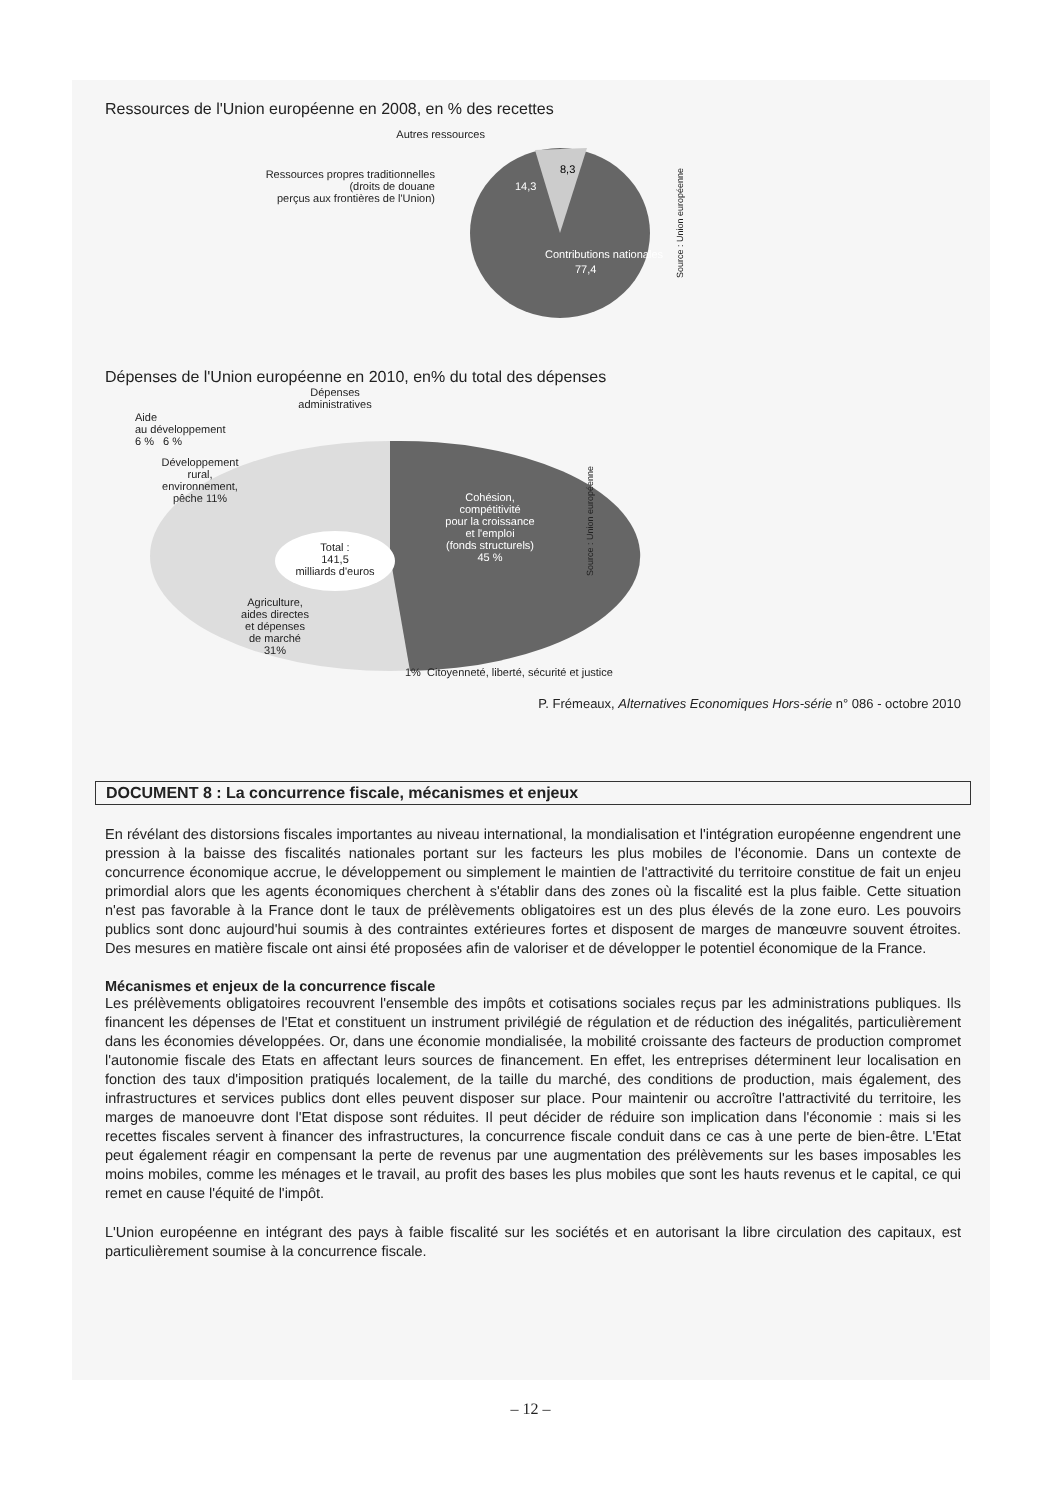Ressources de l'Union européenne en 2008, en % des recettes
Contributions nationales
77,4
14,3
8,3
Autres ressources
Ressources propres traditionnelles
(droits de douane
perçus aux frontières de l'Union)
Source : Union européenne
Dépenses de l'Union européenne en 2010, en% du total des dépenses
Dépenses
administratives
Aide
au développement
6 % 6 %
Développement
rural,
environnement,
pêche 11%
Total :
141,5
milliards d'euros
Cohésion,
compétitivité
pour la croissance
et l'emploi
(fonds structurels)
45 %
Agriculture,
aides directes
et dépenses
de marché
31%
1% Citoyenneté, liberté, sécurité et justice
Source : Union européenne
P. Frémeaux, Alternatives Economiques Hors-série n° 086 - octobre 2010
DOCUMENT 8 : La concurrence fiscale, mécanismes et enjeux
En révélant des distorsions fiscales importantes au niveau international, la mondialisation et l'intégration européenne engendrent une pression à la baisse des fiscalités nationales portant sur les facteurs les plus mobiles de l'économie. Dans un contexte de concurrence économique accrue, le développement ou simplement le maintien de l'attractivité du territoire constitue de fait un enjeu primordial alors que les agents économiques cherchent à s'établir dans des zones où la fiscalité est la plus faible. Cette situation n'est pas favorable à la France dont le taux de prélèvements obligatoires est un des plus élevés de la zone euro. Les pouvoirs publics sont donc aujourd'hui soumis à des contraintes extérieures fortes et disposent de marges de manœuvre souvent étroites. Des mesures en matière fiscale ont ainsi été proposées afin de valoriser et de développer le potentiel économique de la France.
Mécanismes et enjeux de la concurrence fiscale
Les prélèvements obligatoires recouvrent l'ensemble des impôts et cotisations sociales reçus par les administrations publiques. Ils financent les dépenses de l'Etat et constituent un instrument privilégié de régulation et de réduction des inégalités, particulièrement dans les économies développées. Or, dans une économie mondialisée, la mobilité croissante des facteurs de production compromet l'autonomie fiscale des Etats en affectant leurs sources de financement. En effet, les entreprises déterminent leur localisation en fonction des taux d'imposition pratiqués localement, de la taille du marché, des conditions de production, mais également, des infrastructures et services publics dont elles peuvent disposer sur place. Pour maintenir ou accroître l'attractivité du territoire, les marges de manoeuvre dont l'Etat dispose sont réduites. Il peut décider de réduire son implication dans l'économie : mais si les recettes fiscales servent à financer des infrastructures, la concurrence fiscale conduit dans ce cas à une perte de bien-être. L'Etat peut également réagir en compensant la perte de revenus par une augmentation des prélèvements sur les bases imposables les moins mobiles, comme les ménages et le travail, au profit des bases les plus mobiles que sont les hauts revenus et le capital, ce qui remet en cause l'équité de l'impôt.
L'Union européenne en intégrant des pays à faible fiscalité sur les sociétés et en autorisant la libre circulation des capitaux, est particulièrement soumise à la concurrence fiscale.
– 12 –